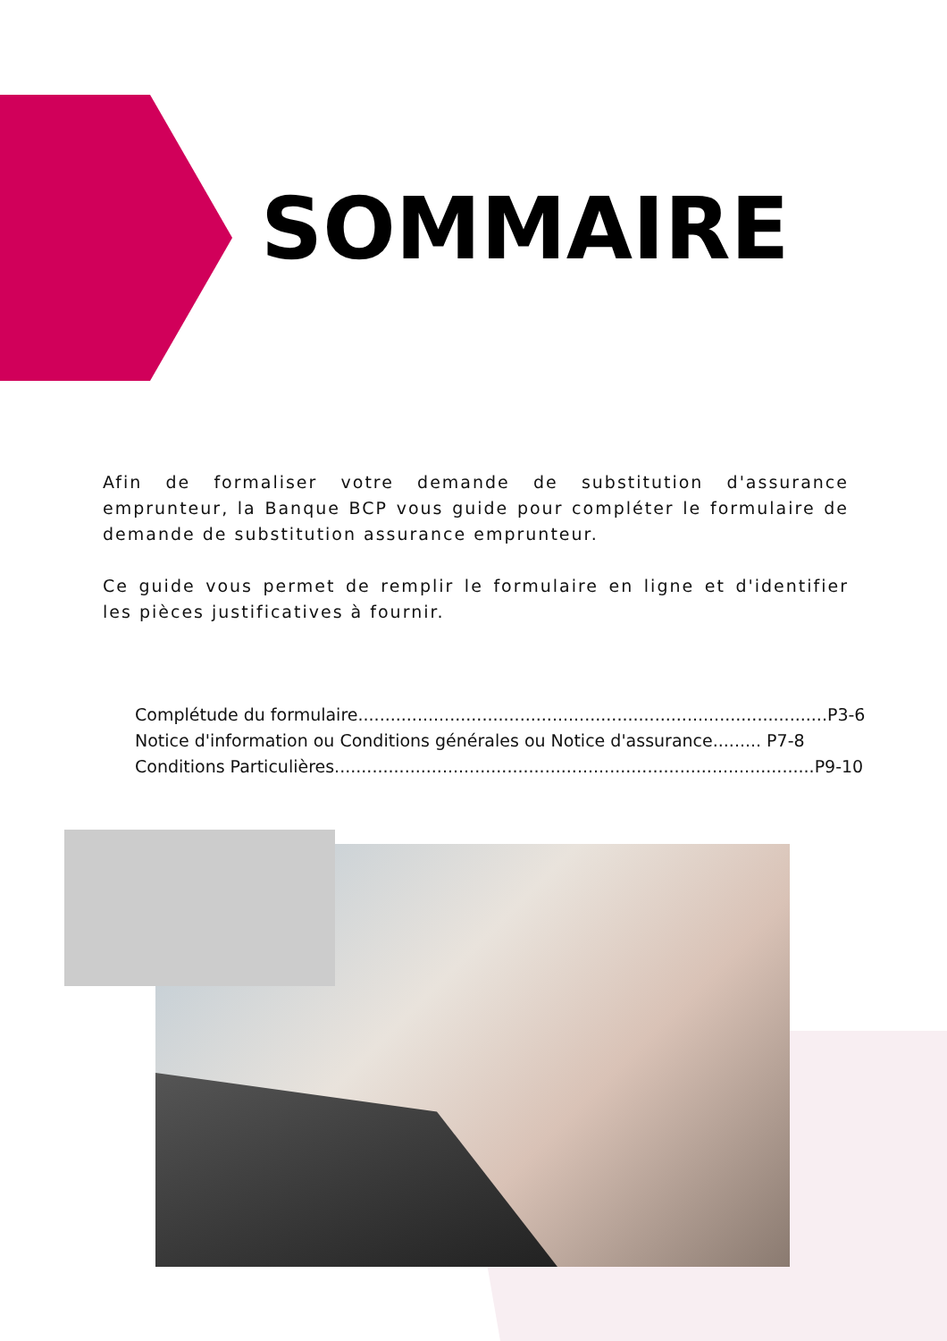SOMMAIRE
Afin de formaliser votre demande de substitution d'assurance emprunteur, la Banque BCP vous guide pour compléter le formulaire de demande de substitution assurance emprunteur.
Ce guide vous permet de remplir le formulaire en ligne et d'identifier les pièces justificatives à fournir.
Complétude du formulaire.......................................................................................P3-6
Notice d'information ou Conditions générales ou Notice d'assurance......... P7-8
Conditions Particulières.........................................................................................P9-10